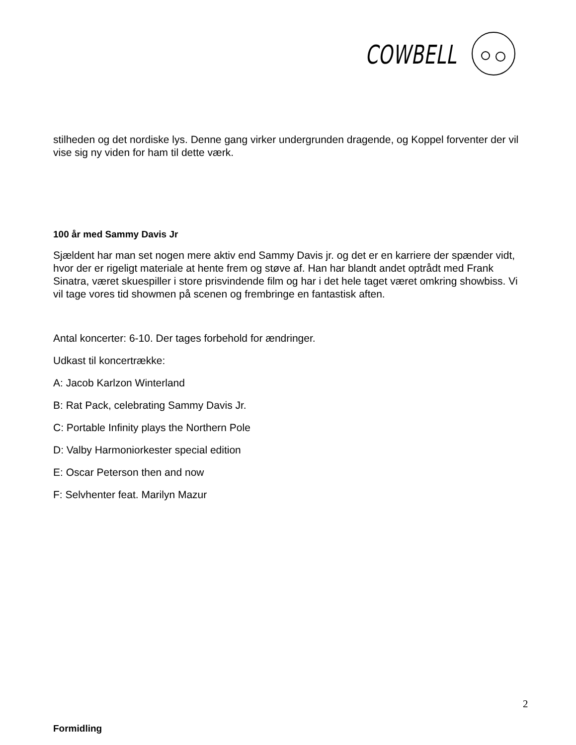COWBELL
stilheden og det nordiske lys. Denne gang virker undergrunden dragende, og Koppel forventer der vil vise sig ny viden for ham til dette værk.
100 år med Sammy Davis Jr
Sjældent har man set nogen mere aktiv end Sammy Davis jr. og det er en karriere der spænder vidt, hvor der er rigeligt materiale at hente frem og støve af. Han har blandt andet optrådt med Frank Sinatra, været skuespiller i store prisvindende film og har i det hele taget været omkring showbiss. Vi vil tage vores tid showmen på scenen og frembringe en fantastisk aften.
Antal koncerter: 6-10. Der tages forbehold for ændringer.
Udkast til koncertrække:
A: Jacob Karlzon Winterland
B: Rat Pack, celebrating Sammy Davis Jr.
C: Portable Infinity plays the Northern Pole
D: Valby Harmoniorkester special edition
E: Oscar Peterson then and now
F: Selvhenter feat. Marilyn Mazur
Formidling
2